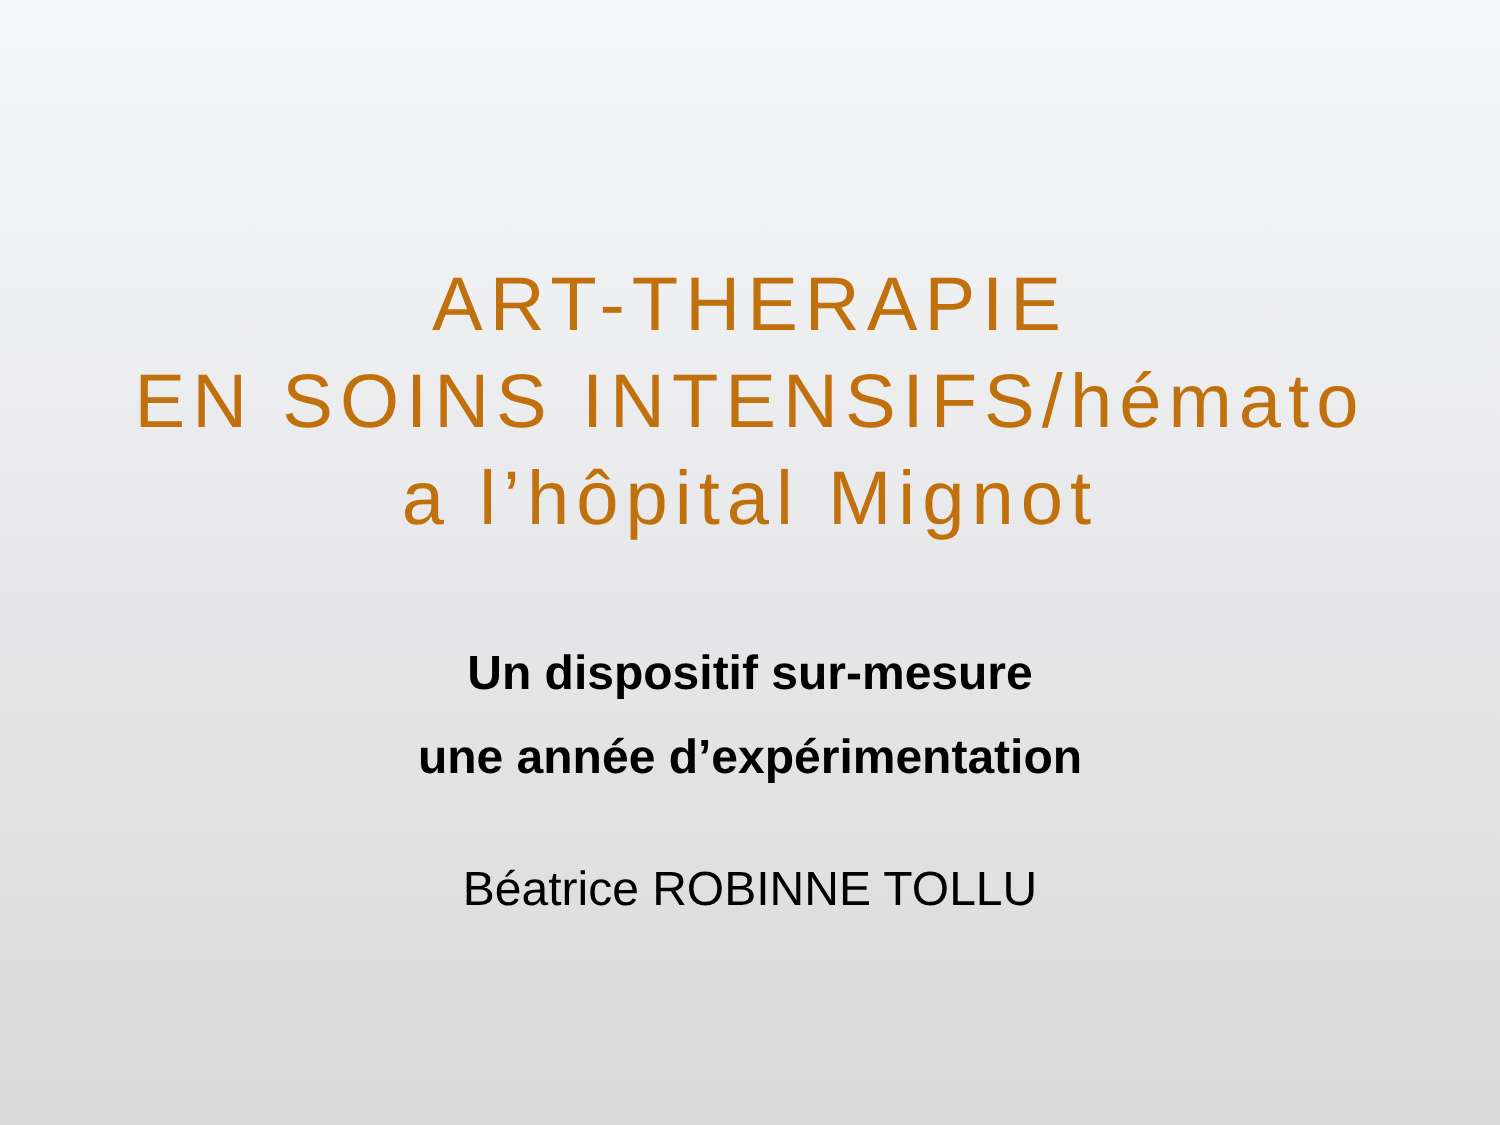ART-THERAPIE
EN SOINS INTENSIFS/hémato
a l’hôpital Mignot
Un dispositif sur-mesure
une année d’expérimentation
Béatrice ROBINNE TOLLU